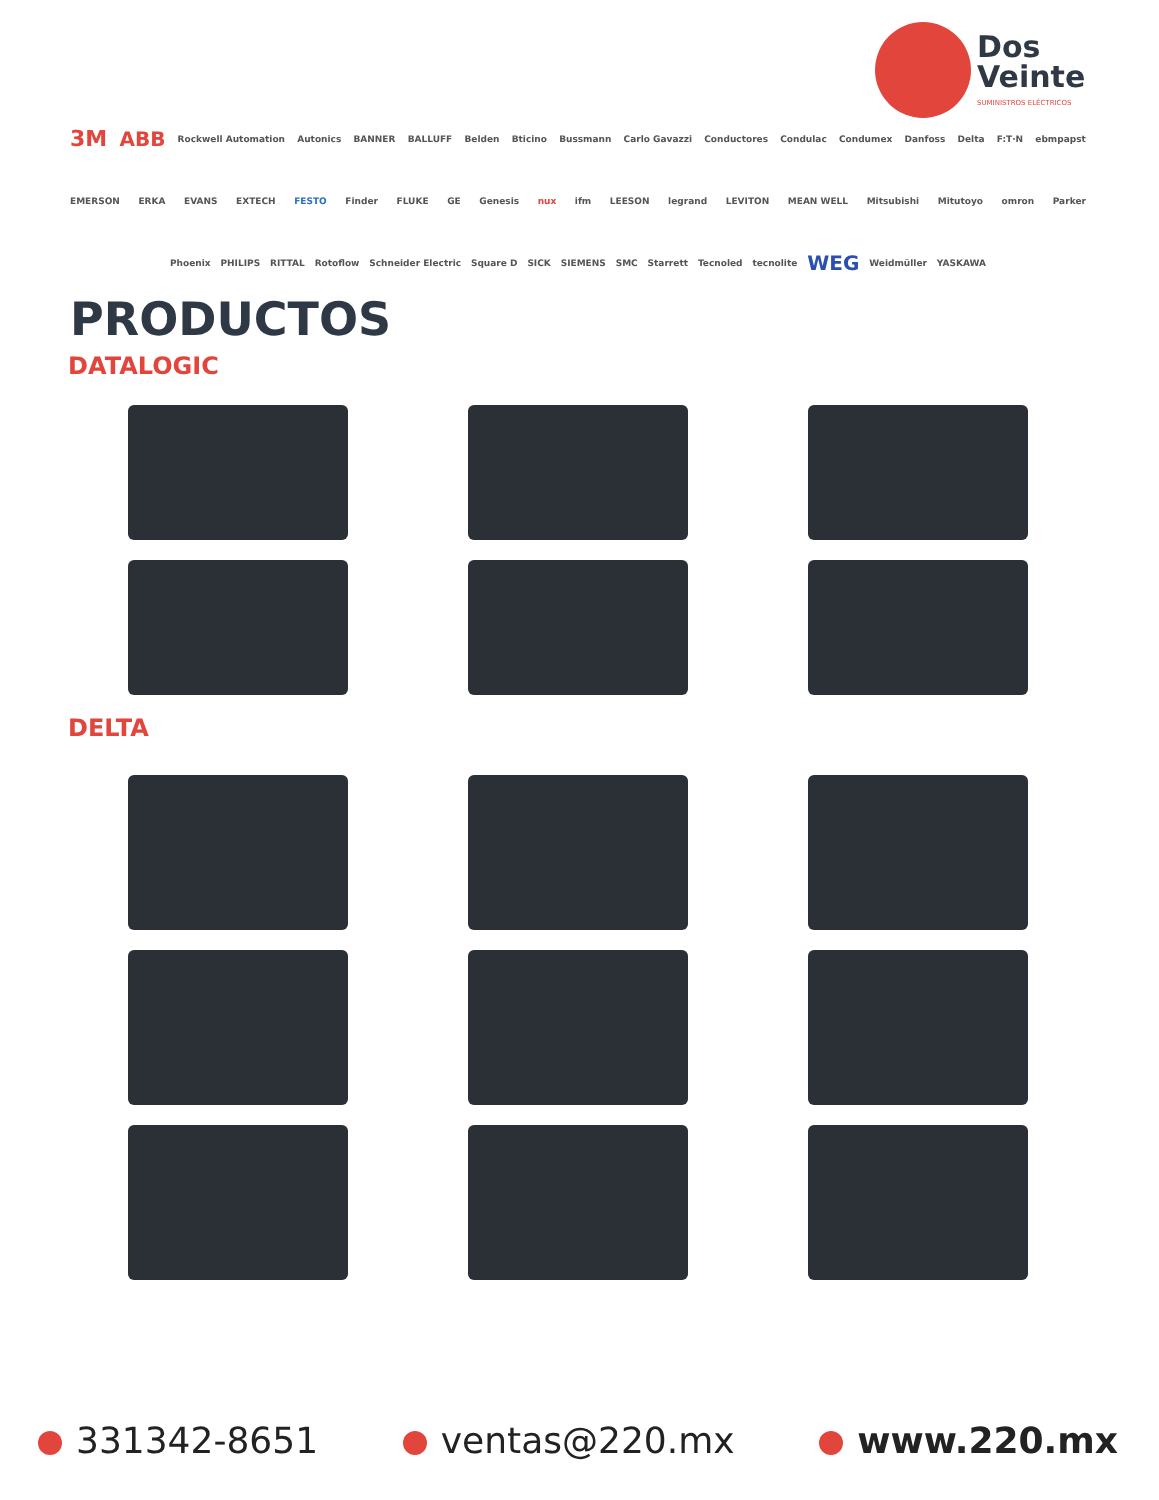Dos
Veinte
SUMINISTROS ELÉCTRICOS
3M ABB Rockwell Automation Autonics BANNER BALLUFF Belden Bticino Bussmann Carlo Gavazzi Conductores Condulac Condumex Danfoss Delta F:T·N ebmpapst
EMERSON ERKA EVANS EXTECH FESTO Finder FLUKE GE Genesis nux ifm LEESON legrand LEVITON MEAN WELL Mitsubishi Mitutoyo omron Parker
Phoenix PHILIPS RITTAL Rotoflow Schneider Electric Square D SICK SIEMENS SMC Starrett Tecnoled tecnolite WEG Weidmüller YASKAWA
PRODUCTOS
DATALOGIC
DELTA
331342-8651 ventas@220.mx www.220.mx